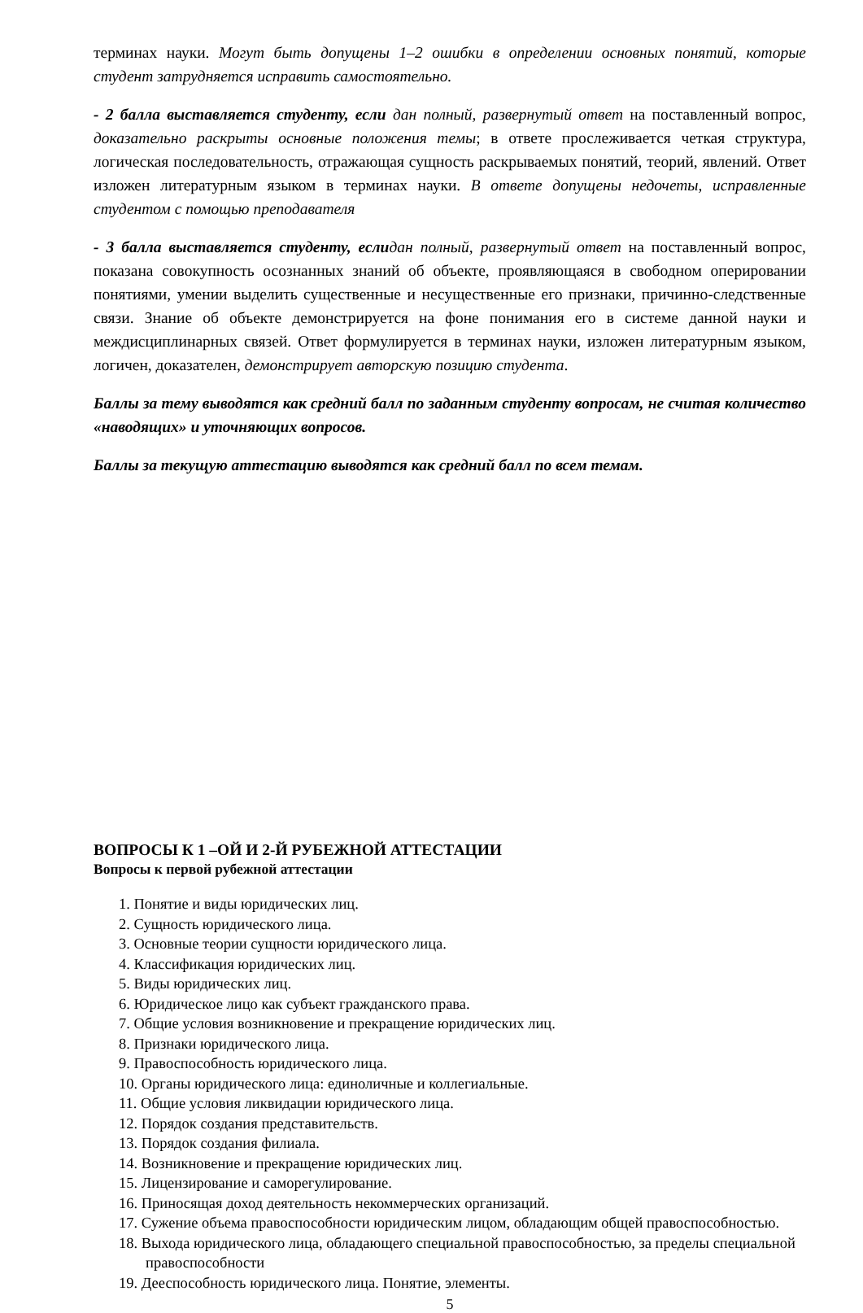терминах науки. Могут быть допущены 1–2 ошибки в определении основных понятий, которые студент затрудняется исправить самостоятельно.
- 2 балла выставляется студенту, если дан полный, развернутый ответ на поставленный вопрос, доказательно раскрыты основные положения темы; в ответе прослеживается четкая структура, логическая последовательность, отражающая сущность раскрываемых понятий, теорий, явлений. Ответ изложен литературным языком в терминах науки. В ответе допущены недочеты, исправленные студентом с помощью преподавателя
- 3 балла выставляется студенту, если дан полный, развернутый ответ на поставленный вопрос, показана совокупность осознанных знаний об объекте, проявляющаяся в свободном оперировании понятиями, умении выделить существенные и несущественные его признаки, причинно-следственные связи. Знание об объекте демонстрируется на фоне понимания его в системе данной науки и междисциплинарных связей. Ответ формулируется в терминах науки, изложен литературным языком, логичен, доказателен, демонстрирует авторскую позицию студента.
Баллы за тему выводятся как средний балл по заданным студенту вопросам, не считая количество «наводящих» и уточняющих вопросов.
Баллы за текущую аттестацию выводятся как средний балл по всем темам.
ВОПРОСЫ К 1 –ОЙ И 2-Й РУБЕЖНОЙ АТТЕСТАЦИИ
Вопросы к первой рубежной аттестации
1. Понятие и виды юридических лиц.
2. Сущность юридического лица.
3. Основные теории сущности юридического лица.
4. Классификация юридических лиц.
5. Виды юридических лиц.
6. Юридическое лицо как субъект гражданского права.
7. Общие условия возникновение и прекращение юридических лиц.
8. Признаки юридического лица.
9. Правоспособность юридического лица.
10. Органы юридического лица: единоличные и коллегиальные.
11. Общие условия ликвидации юридического лица.
12. Порядок создания представительств.
13. Порядок создания филиала.
14. Возникновение и прекращение юридических лиц.
15. Лицензирование и саморегулирование.
16. Приносящая доход деятельность некоммерческих организаций.
17. Сужение объема правоспособности юридическим лицом, обладающим общей правоспособностью.
18. Выхода юридического лица, обладающего специальной правоспособностью, за пределы специальной правоспособности
19. Дееспособность юридического лица. Понятие, элементы.
5